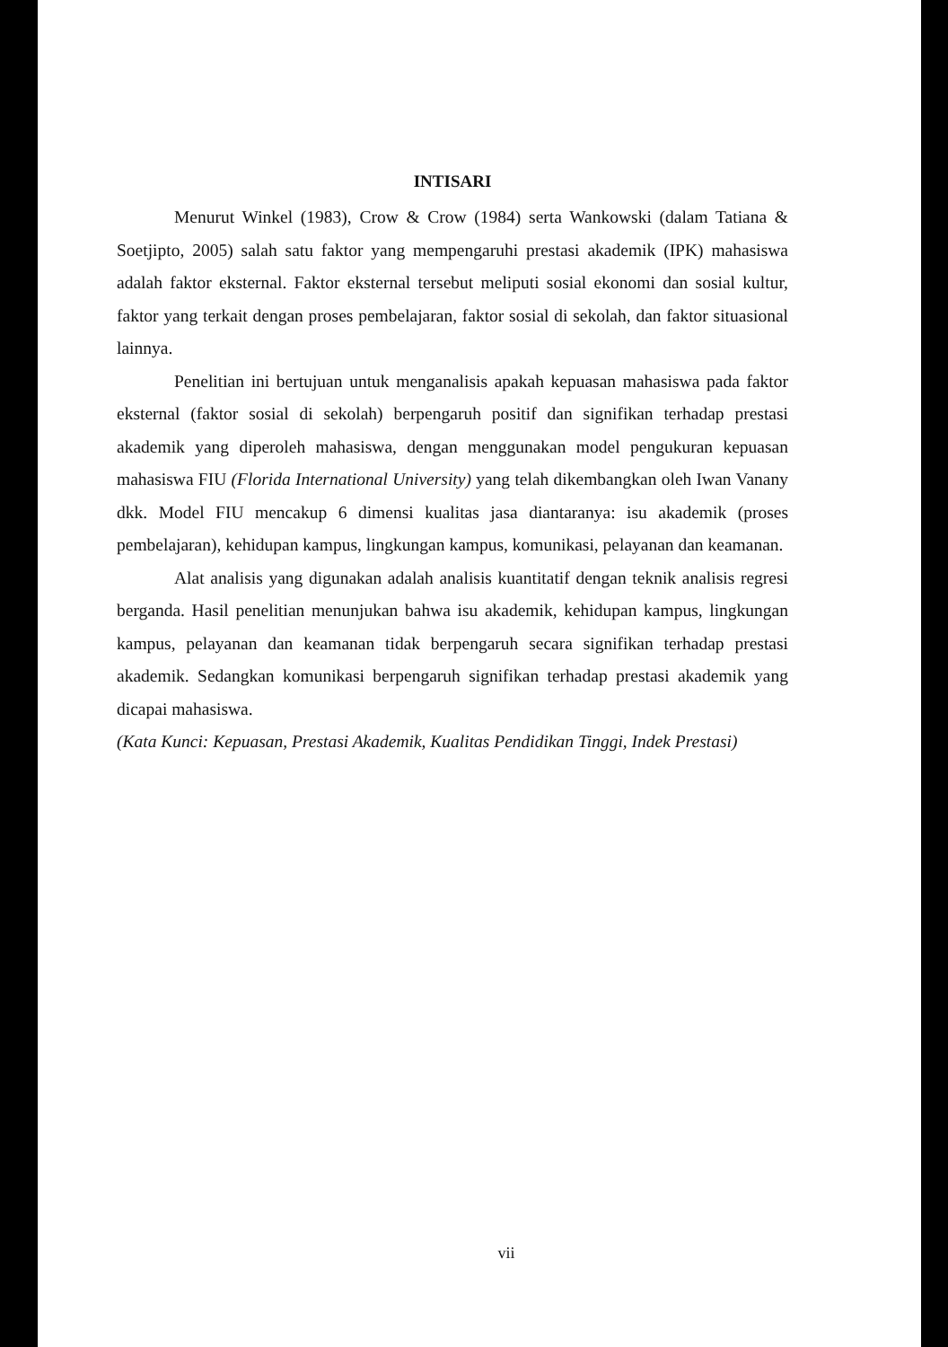INTISARI
Menurut Winkel (1983), Crow & Crow (1984) serta Wankowski (dalam Tatiana & Soetjipto, 2005) salah satu faktor yang mempengaruhi prestasi akademik (IPK) mahasiswa adalah faktor eksternal. Faktor eksternal tersebut meliputi sosial ekonomi dan sosial kultur, faktor yang terkait dengan proses pembelajaran, faktor sosial di sekolah, dan faktor situasional lainnya.
Penelitian ini bertujuan untuk menganalisis apakah kepuasan mahasiswa pada faktor eksternal (faktor sosial di sekolah) berpengaruh positif dan signifikan terhadap prestasi akademik yang diperoleh mahasiswa, dengan menggunakan model pengukuran kepuasan mahasiswa FIU (Florida International University) yang telah dikembangkan oleh Iwan Vanany dkk. Model FIU mencakup 6 dimensi kualitas jasa diantaranya: isu akademik (proses pembelajaran), kehidupan kampus, lingkungan kampus, komunikasi, pelayanan dan keamanan.
Alat analisis yang digunakan adalah analisis kuantitatif dengan teknik analisis regresi berganda. Hasil penelitian menunjukan bahwa isu akademik, kehidupan kampus, lingkungan kampus, pelayanan dan keamanan tidak berpengaruh secara signifikan terhadap prestasi akademik. Sedangkan komunikasi berpengaruh signifikan terhadap prestasi akademik yang dicapai mahasiswa.
(Kata Kunci: Kepuasan, Prestasi Akademik, Kualitas Pendidikan Tinggi, Indek Prestasi)
vii